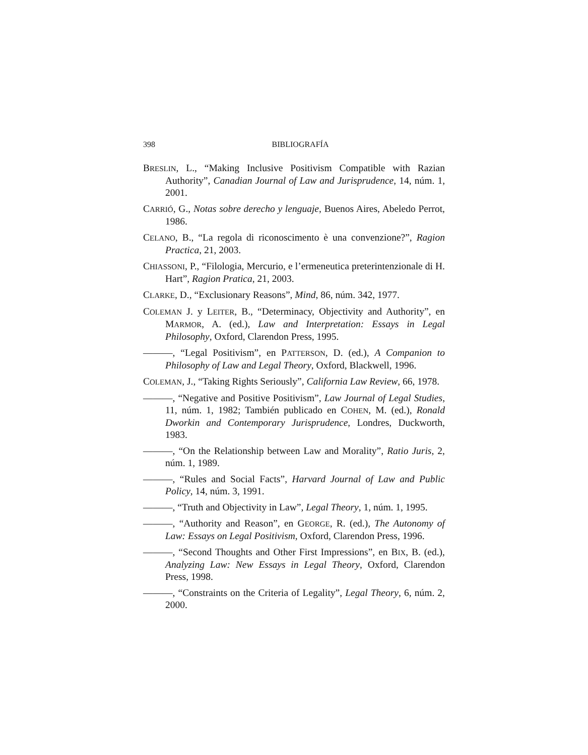398
BIBLIOGRAFÍA
BRESLIN, L., “Making Inclusive Positivism Compatible with Razian Authority”, Canadian Journal of Law and Jurisprudence, 14, núm. 1, 2001.
CARRIÓ, G., Notas sobre derecho y lenguaje, Buenos Aires, Abeledo Perrot, 1986.
CELANO, B., “La regola di riconoscimento è una convenzione?”, Ragion Practica, 21, 2003.
CHIASSONI, P., “Filologia, Mercurio, e l’ermeneutica preterintenzionale di H. Hart”, Ragion Pratica, 21, 2003.
CLARKE, D., “Exclusionary Reasons”, Mind, 86, núm. 342, 1977.
COLEMAN J. y LEITER, B., “Determinacy, Objectivity and Authority”, en MARMOR, A. (ed.), Law and Interpretation: Essays in Legal Philosophy, Oxford, Clarendon Press, 1995.
———, “Legal Positivism”, en PATTERSON, D. (ed.), A Companion to Philosophy of Law and Legal Theory, Oxford, Blackwell, 1996.
COLEMAN, J., “Taking Rights Seriously”, California Law Review, 66, 1978.
———, “Negative and Positive Positivism”, Law Journal of Legal Studies, 11, núm. 1, 1982; También publicado en COHEN, M. (ed.), Ronald Dworkin and Contemporary Jurisprudence, Londres, Duckworth, 1983.
———, “On the Relationship between Law and Morality”, Ratio Juris, 2, núm. 1, 1989.
———, “Rules and Social Facts”, Harvard Journal of Law and Public Policy, 14, núm. 3, 1991.
———, “Truth and Objectivity in Law”, Legal Theory, 1, núm. 1, 1995.
———, “Authority and Reason”, en GEORGE, R. (ed.), The Autonomy of Law: Essays on Legal Positivism, Oxford, Clarendon Press, 1996.
———, “Second Thoughts and Other First Impressions”, en BIX, B. (ed.), Analyzing Law: New Essays in Legal Theory, Oxford, Clarendon Press, 1998.
———, “Constraints on the Criteria of Legality”, Legal Theory, 6, núm. 2, 2000.